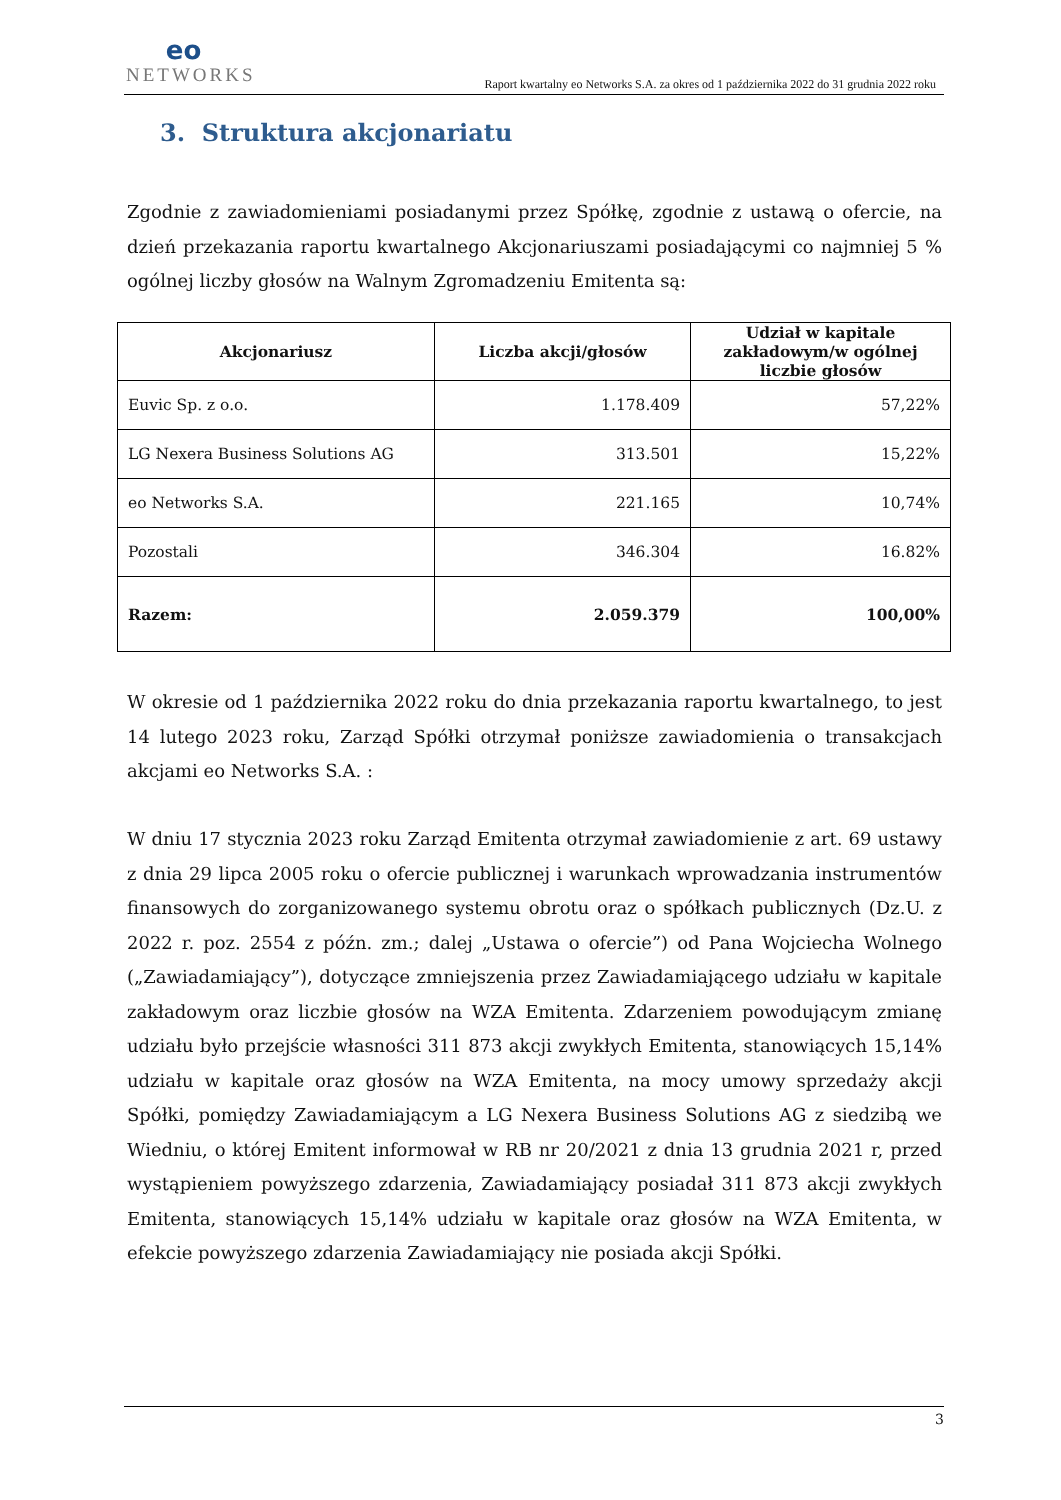eo
NETWORKS
Raport kwartalny eo Networks S.A. za okres od 1 października 2022 do 31 grudnia 2022 roku
3. Struktura akcjonariatu
Zgodnie z zawiadomieniami posiadanymi przez Spółkę, zgodnie z ustawą o ofercie, na dzień przekazania raportu kwartalnego Akcjonariuszami posiadającymi co najmniej 5 % ogólnej liczby głosów na Walnym Zgromadzeniu Emitenta są:
| Akcjonariusz | Liczba akcji/głosów | Udział w kapitale zakładowym/w ogólnej liczbie głosów |
| --- | --- | --- |
| Euvic Sp. z o.o. | 1.178.409 | 57,22% |
| LG Nexera Business Solutions AG | 313.501 | 15,22% |
| eo Networks S.A. | 221.165 | 10,74% |
| Pozostali | 346.304 | 16.82% |
| Razem: | 2.059.379 | 100,00% |
W okresie od 1 października 2022 roku do dnia przekazania raportu kwartalnego, to jest 14 lutego 2023 roku, Zarząd Spółki otrzymał poniższe zawiadomienia o transakcjach akcjami eo Networks S.A. :
W dniu 17 stycznia 2023 roku Zarząd Emitenta otrzymał zawiadomienie z art. 69 ustawy z dnia 29 lipca 2005 roku o ofercie publicznej i warunkach wprowadzania instrumentów finansowych do zorganizowanego systemu obrotu oraz o spółkach publicznych (Dz.U. z 2022 r. poz. 2554 z późn. zm.; dalej „Ustawa o ofercie”) od Pana Wojciecha Wolnego („Zawiadamiający”), dotyczące zmniejszenia przez Zawiadamiającego udziału w kapitale zakładowym oraz liczbie głosów na WZA Emitenta. Zdarzeniem powodującym zmianę udziału było przejście własności 311 873 akcji zwykłych Emitenta, stanowiących 15,14% udziału w kapitale oraz głosów na WZA Emitenta, na mocy umowy sprzedaży akcji Spółki, pomiędzy Zawiadamiającym a LG Nexera Business Solutions AG z siedzibą we Wiedniu, o której Emitent informował w RB nr 20/2021 z dnia 13 grudnia 2021 r, przed wystąpieniem powyższego zdarzenia, Zawiadamiający posiadał 311 873 akcji zwykłych Emitenta, stanowiących 15,14% udziału w kapitale oraz głosów na WZA Emitenta, w efekcie powyższego zdarzenia Zawiadamiający nie posiada akcji Spółki.
3